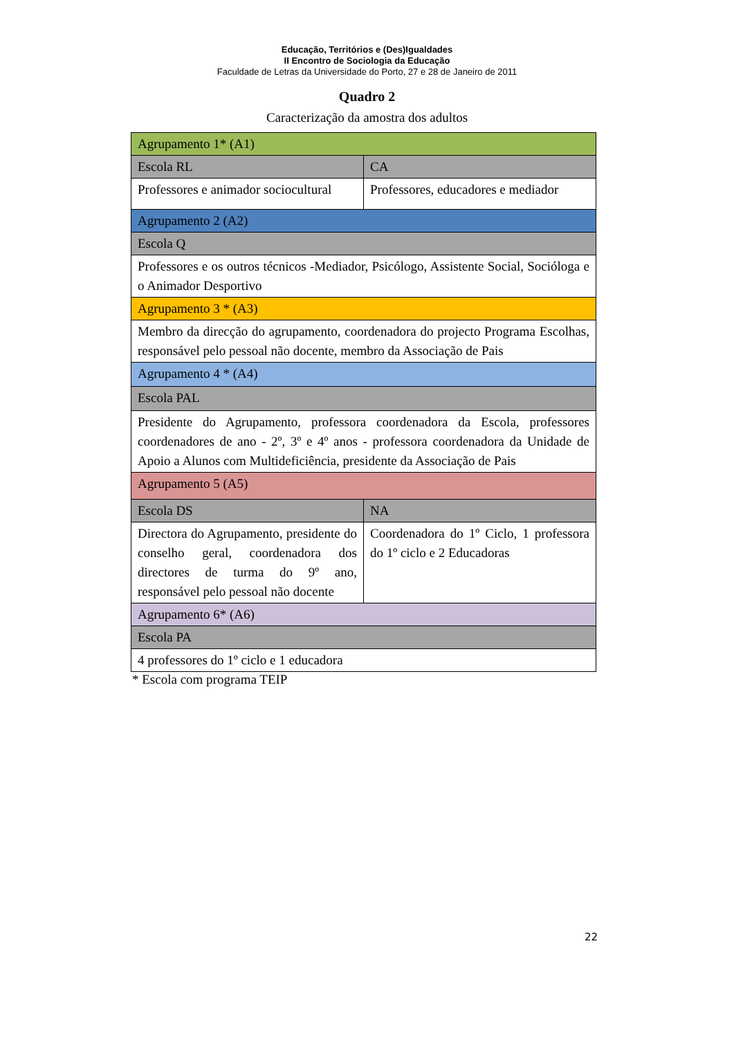Educação, Territórios e (Des)Igualdades
II Encontro de Sociologia da Educação
Faculdade de Letras da Universidade do Porto, 27 e 28 de Janeiro de 2011
Quadro 2
Caracterização da amostra dos adultos
| Agrupamento 1* (A1) | |
| Escola RL | CA |
| Professores e animador sociocultural | Professores, educadores e mediador |
| Agrupamento 2 (A2) | |
| Escola Q | |
| Professores e os outros técnicos -Mediador, Psicólogo, Assistente Social, Socióloga e o Animador Desportivo | |
| Agrupamento 3 * (A3) | |
| Membro da direcção do agrupamento, coordenadora do projecto Programa Escolhas, responsável pelo pessoal não docente, membro da Associação de Pais | |
| Agrupamento 4 * (A4) | |
| Escola PAL | |
| Presidente do Agrupamento, professora coordenadora da Escola, professores coordenadores de ano - 2º, 3º e 4º anos - professora coordenadora da Unidade de Apoio a Alunos com Multideficiência, presidente da Associação de Pais | |
| Agrupamento 5 (A5) | |
| Escola DS | NA |
| Directora do Agrupamento, presidente do conselho geral, coordenadora dos directores de turma do 9º ano, responsável pelo pessoal não docente | Coordenadora do 1º Ciclo, 1 professora do 1º ciclo e 2 Educadoras |
| Agrupamento 6* (A6) | |
| Escola PA | |
| 4 professores do 1º ciclo e 1 educadora | |
* Escola com programa TEIP
22